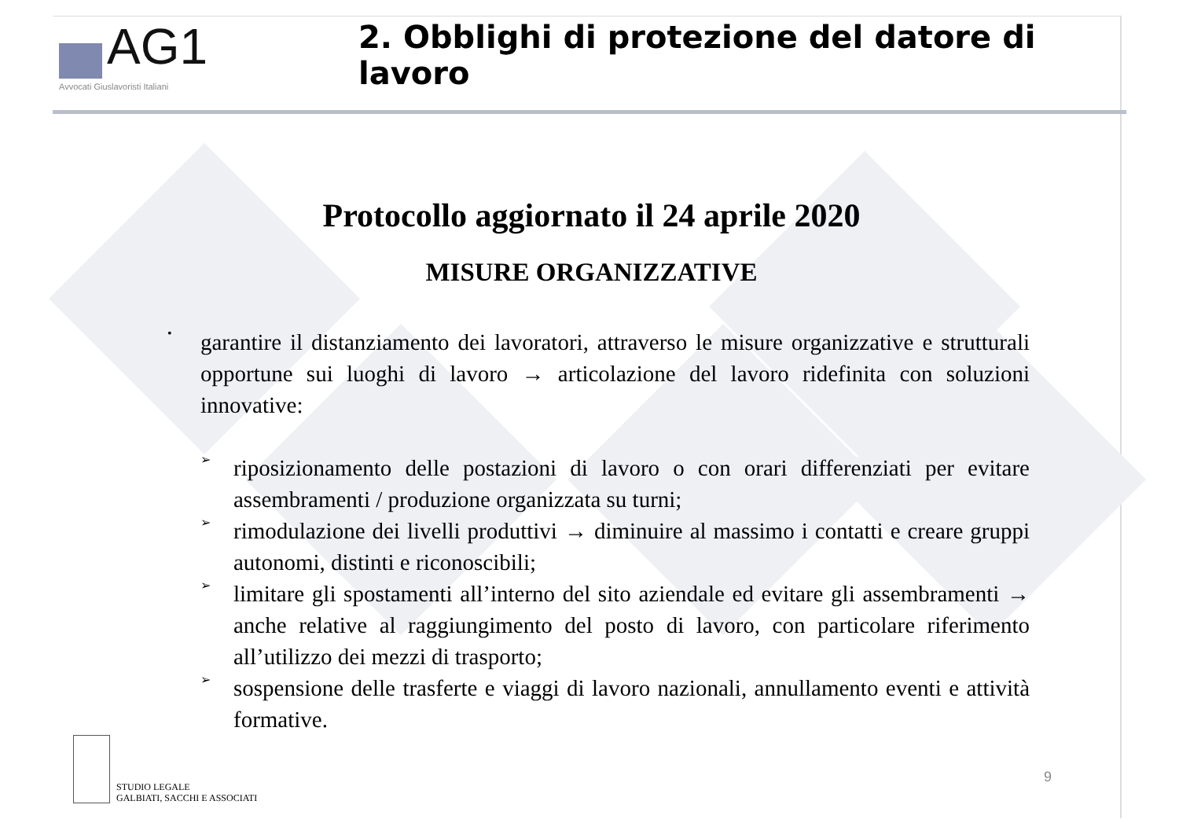AG1
Avvocati Giuslavoristi Italiani
2. Obblighi di protezione del datore di lavoro
Protocollo aggiornato il 24 aprile 2020
MISURE ORGANIZZATIVE
•
garantire il distanziamento dei lavoratori, attraverso le misure organizzative e strutturali opportune sui luoghi di lavoro → articolazione del lavoro ridefinita con soluzioni innovative:
➢
riposizionamento delle postazioni di lavoro o con orari differenziati per evitare assembramenti / produzione organizzata su turni;
➢
rimodulazione dei livelli produttivi → diminuire al massimo i contatti e creare gruppi autonomi, distinti e riconoscibili;
➢
limitare gli spostamenti all’interno del sito aziendale ed evitare gli assembramenti → anche relative al raggiungimento del posto di lavoro, con particolare riferimento all’utilizzo dei mezzi di trasporto;
➢
sospensione delle trasferte e viaggi di lavoro nazionali, annullamento eventi e attività formative.
STUDIO LEGALE
GALBIATI, SACCHI E ASSOCIATI
9